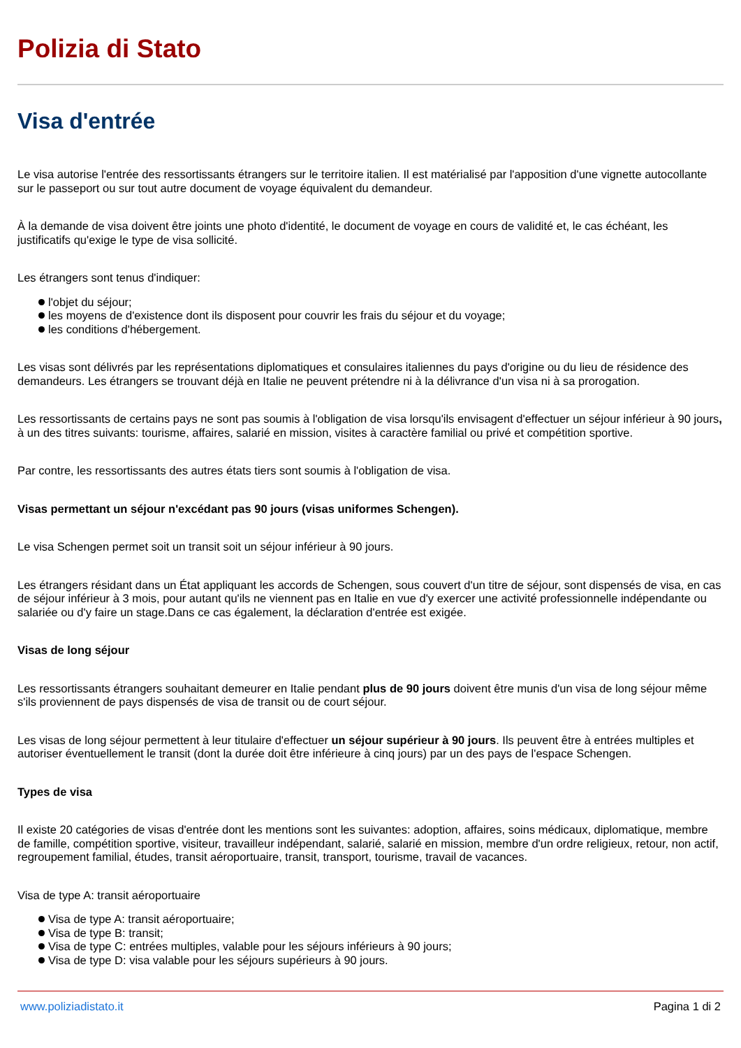Polizia di Stato
Visa d'entrée
Le visa autorise l'entrée des ressortissants étrangers sur le territoire italien. Il est matérialisé par l'apposition d'une vignette autocollante sur le passeport ou sur tout autre document de voyage équivalent du demandeur.
À la demande de visa doivent être joints une photo d'identité, le document de voyage en cours de validité et, le cas échéant, les justificatifs qu'exige le type de visa sollicité.
Les étrangers sont tenus d'indiquer:
l'objet du séjour;
les moyens de d'existence dont ils disposent pour couvrir les frais du séjour et du voyage;
les conditions d'hébergement.
Les visas sont délivrés par les représentations diplomatiques et consulaires italiennes du pays d'origine ou du lieu de résidence des demandeurs. Les étrangers se trouvant déjà en Italie ne peuvent prétendre ni à la délivrance d'un visa ni à sa prorogation.
Les ressortissants de certains pays ne sont pas soumis à l'obligation de visa lorsqu'ils envisagent d'effectuer un séjour inférieur à 90 jours, à un des titres suivants: tourisme, affaires, salarié en mission, visites à caractère familial ou privé et compétition sportive.
Par contre, les ressortissants des autres états tiers sont soumis à l'obligation de visa.
Visas permettant un séjour n'excédant pas 90 jours (visas uniformes Schengen).
Le visa Schengen permet soit un transit soit un séjour inférieur à 90 jours.
Les étrangers résidant dans un État appliquant les accords de Schengen, sous couvert d'un titre de séjour, sont dispensés de visa, en cas de séjour inférieur à 3 mois, pour autant qu'ils ne viennent pas en Italie en vue d'y exercer une activité professionnelle indépendante ou salariée ou d'y faire un stage.Dans ce cas également, la déclaration d'entrée est exigée.
Visas de long séjour
Les ressortissants étrangers souhaitant demeurer en Italie pendant plus de 90 jours doivent être munis d'un visa de long séjour même s'ils proviennent de pays dispensés de visa de transit ou de court séjour.
Les visas de long séjour permettent à leur titulaire d'effectuer un séjour supérieur à 90 jours. Ils peuvent être à entrées multiples et autoriser éventuellement le transit (dont la durée doit être inférieure à cinq jours) par un des pays de l'espace Schengen.
Types de visa
Il existe 20 catégories de visas d'entrée dont les mentions sont les suivantes: adoption, affaires, soins médicaux, diplomatique, membre de famille, compétition sportive, visiteur, travailleur indépendant, salarié, salarié en mission, membre d'un ordre religieux, retour, non actif, regroupement familial, études, transit aéroportuaire, transit, transport, tourisme, travail de vacances.
Visa de type A: transit aéroportuaire
Visa de type A: transit aéroportuaire;
Visa de type B: transit;
Visa de type C: entrées multiples, valable pour les séjours inférieurs à 90 jours;
Visa de type D: visa valable pour les séjours supérieurs à 90 jours.
www.poliziadistato.it Pagina 1 di 2